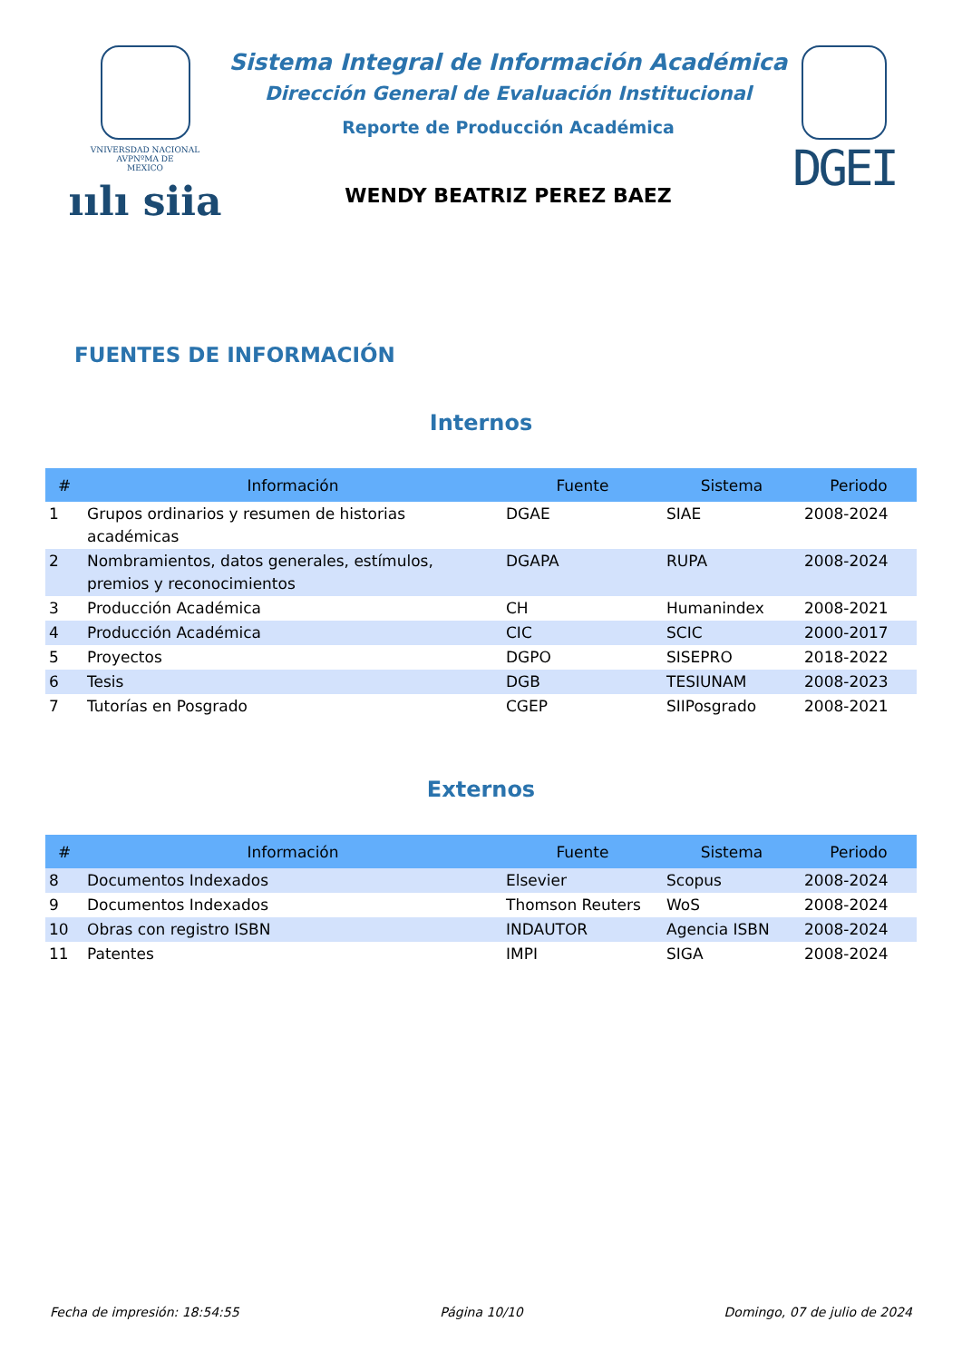VNIVERSDAD NACIONAL
AVPNºMA DE
MEXICO
ıılı siia
Sistema Integral de Información Académica
Dirección General de Evaluación Institucional
Reporte de Producción Académica
WENDY BEATRIZ PEREZ BAEZ
DGEI
FUENTES DE INFORMACIÓN
Internos
| # | Información | Fuente | Sistema | Periodo |
| --- | --- | --- | --- | --- |
| 1 | Grupos ordinarios y resumen de historias académicas | DGAE | SIAE | 2008-2024 |
| 2 | Nombramientos, datos generales, estímulos, premios y reconocimientos | DGAPA | RUPA | 2008-2024 |
| 3 | Producción Académica | CH | Humanindex | 2008-2021 |
| 4 | Producción Académica | CIC | SCIC | 2000-2017 |
| 5 | Proyectos | DGPO | SISEPRO | 2018-2022 |
| 6 | Tesis | DGB | TESIUNAM | 2008-2023 |
| 7 | Tutorías en Posgrado | CGEP | SIIPosgrado | 2008-2021 |
Externos
| # | Información | Fuente | Sistema | Periodo |
| --- | --- | --- | --- | --- |
| 8 | Documentos Indexados | Elsevier | Scopus | 2008-2024 |
| 9 | Documentos Indexados | Thomson Reuters | WoS | 2008-2024 |
| 10 | Obras con registro ISBN | INDAUTOR | Agencia ISBN | 2008-2024 |
| 11 | Patentes | IMPI | SIGA | 2008-2024 |
Fecha de impresión: 18:54:55 Página 10/10 Domingo, 07 de julio de 2024